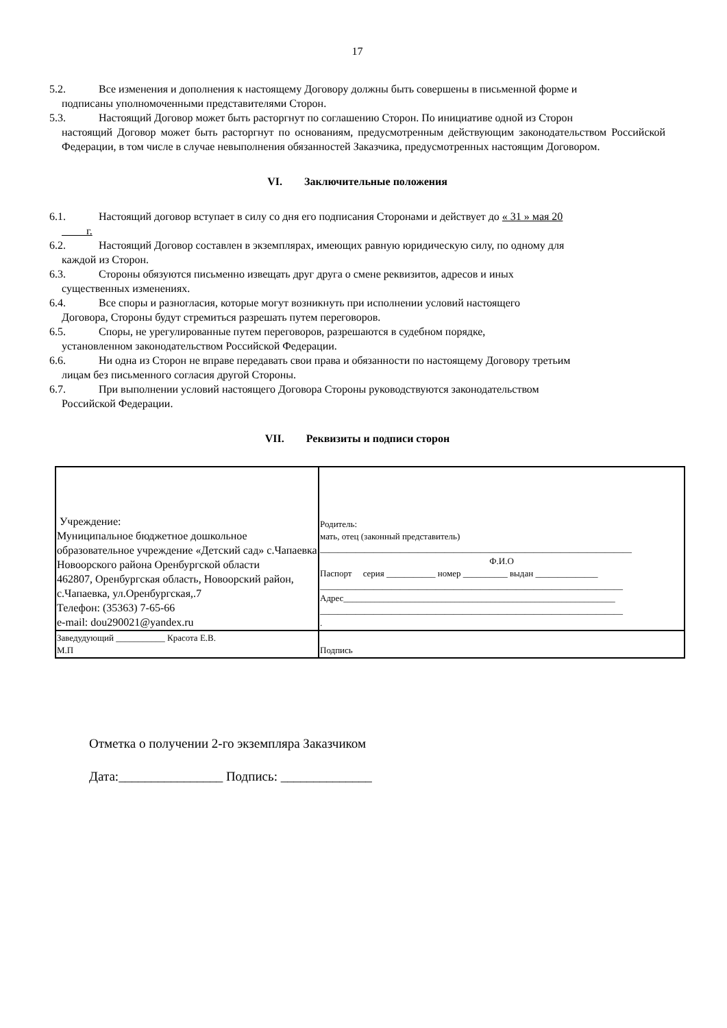17
5.2. Все изменения и дополнения к настоящему Договору должны быть совершены в письменной форме и
подписаны уполномоченными представителями Сторон.
5.3. Настоящий Договор может быть расторгнут по соглашению Сторон. По инициативе одной из Сторон
настоящий Договор может быть расторгнут по основаниям, предусмотренным действующим законодательством Российской Федерации, в том числе в случае невыполнения обязанностей Заказчика, предусмотренных настоящим Договором.
VI. Заключительные положения
6.1. Настоящий договор вступает в силу со дня его подписания Сторонами и действует до « 31 » мая 20
г.
6.2. Настоящий Договор составлен в экземплярах, имеющих равную юридическую силу, по одному для
каждой из Сторон.
6.3. Стороны обязуются письменно извещать друг друга о смене реквизитов, адресов и иных
существенных изменениях.
6.4. Все споры и разногласия, которые могут возникнуть при исполнении условий настоящего
Договора, Стороны будут стремиться разрешать путем переговоров.
6.5. Споры, не урегулированные путем переговоров, разрешаются в судебном порядке,
установленном законодательством Российской Федерации.
6.6. Ни одна из Сторон не вправе передавать свои права и обязанности по настоящему Договору третьим
лицам без письменного согласия другой Стороны.
6.7. При выполнении условий настоящего Договора Стороны руководствуются законодательством
Российской Федерации.
VII. Реквизиты и подписи сторон
| Учреждение: Муниципальное бюджетное дошкольное образовательное учреждение «Детский сад» с.Чапаевка Новоорского района Оренбургской области 462807, Оренбургская область, Новоорский район, с.Чапаевка, ул.Оренбургская,.7 Телефон: (35363) 7-65-66 e-mail: dou290021@yandex.ru | Родитель: мать, отец (законный представитель) ______________________________________________________________________ Ф.И.О Паспорт серия ___________ номер __________ выдан ______________ ____________________________________________________________________ Адрес_____________________________________________________________ ____________________________________________________________________ . |
| Заведудующий ___________ Красота Е.В. М.П | Подпись |
Отметка о получении 2-го экземпляра Заказчиком
Дата:________________ Подпись: ______________